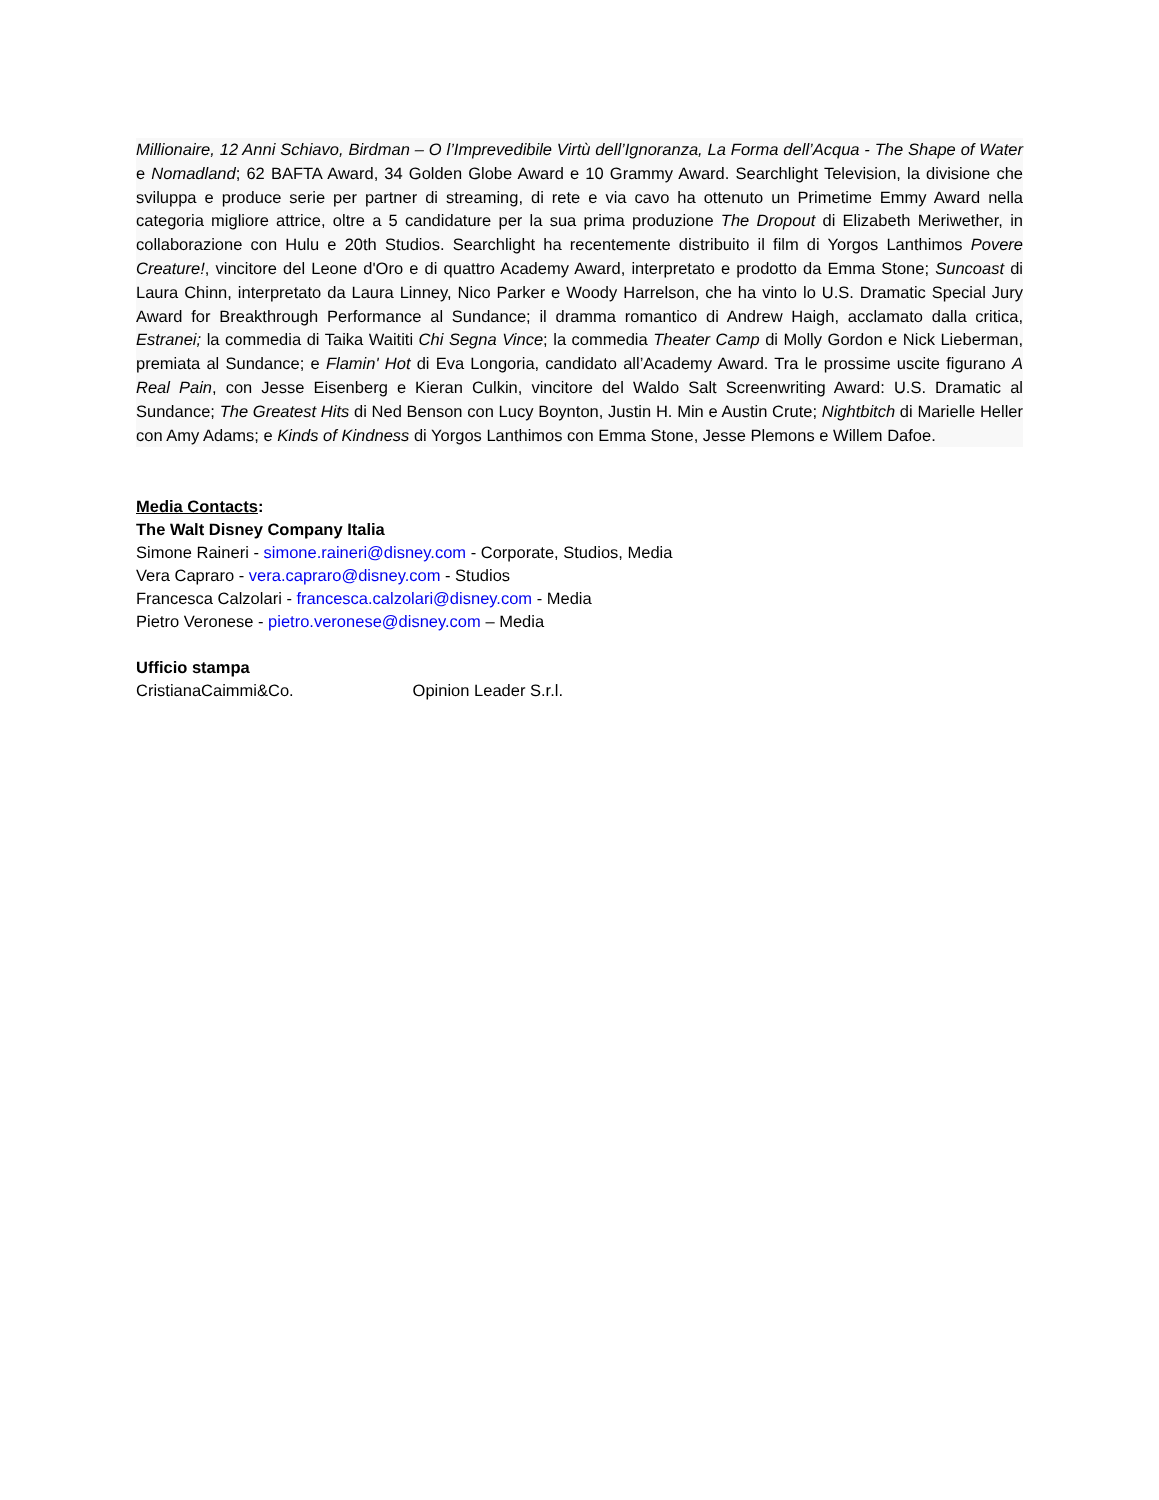Millionaire, 12 Anni Schiavo, Birdman – O l’Imprevedibile Virtù dell’Ignoranza, La Forma dell’Acqua - The Shape of Water e Nomadland; 62 BAFTA Award, 34 Golden Globe Award e 10 Grammy Award. Searchlight Television, la divisione che sviluppa e produce serie per partner di streaming, di rete e via cavo ha ottenuto un Primetime Emmy Award nella categoria migliore attrice, oltre a 5 candidature per la sua prima produzione The Dropout di Elizabeth Meriwether, in collaborazione con Hulu e 20th Studios. Searchlight ha recentemente distribuito il film di Yorgos Lanthimos Povere Creature!, vincitore del Leone d'Oro e di quattro Academy Award, interpretato e prodotto da Emma Stone; Suncoast di Laura Chinn, interpretato da Laura Linney, Nico Parker e Woody Harrelson, che ha vinto lo U.S. Dramatic Special Jury Award for Breakthrough Performance al Sundance; il dramma romantico di Andrew Haigh, acclamato dalla critica, Estranei; la commedia di Taika Waititi Chi Segna Vince; la commedia Theater Camp di Molly Gordon e Nick Lieberman, premiata al Sundance; e Flamin' Hot di Eva Longoria, candidato all’Academy Award. Tra le prossime uscite figurano A Real Pain, con Jesse Eisenberg e Kieran Culkin, vincitore del Waldo Salt Screenwriting Award: U.S. Dramatic al Sundance; The Greatest Hits di Ned Benson con Lucy Boynton, Justin H. Min e Austin Crute; Nightbitch di Marielle Heller con Amy Adams; e Kinds of Kindness di Yorgos Lanthimos con Emma Stone, Jesse Plemons e Willem Dafoe.
Media Contacts:
The Walt Disney Company Italia
Simone Raineri - simone.raineri@disney.com - Corporate, Studios, Media
Vera Capraro - vera.capraro@disney.com - Studios
Francesca Calzolari - francesca.calzolari@disney.com - Media
Pietro Veronese - pietro.veronese@disney.com – Media
Ufficio stampa
CristianaCaimmi&Co. Opinion Leader S.r.l.